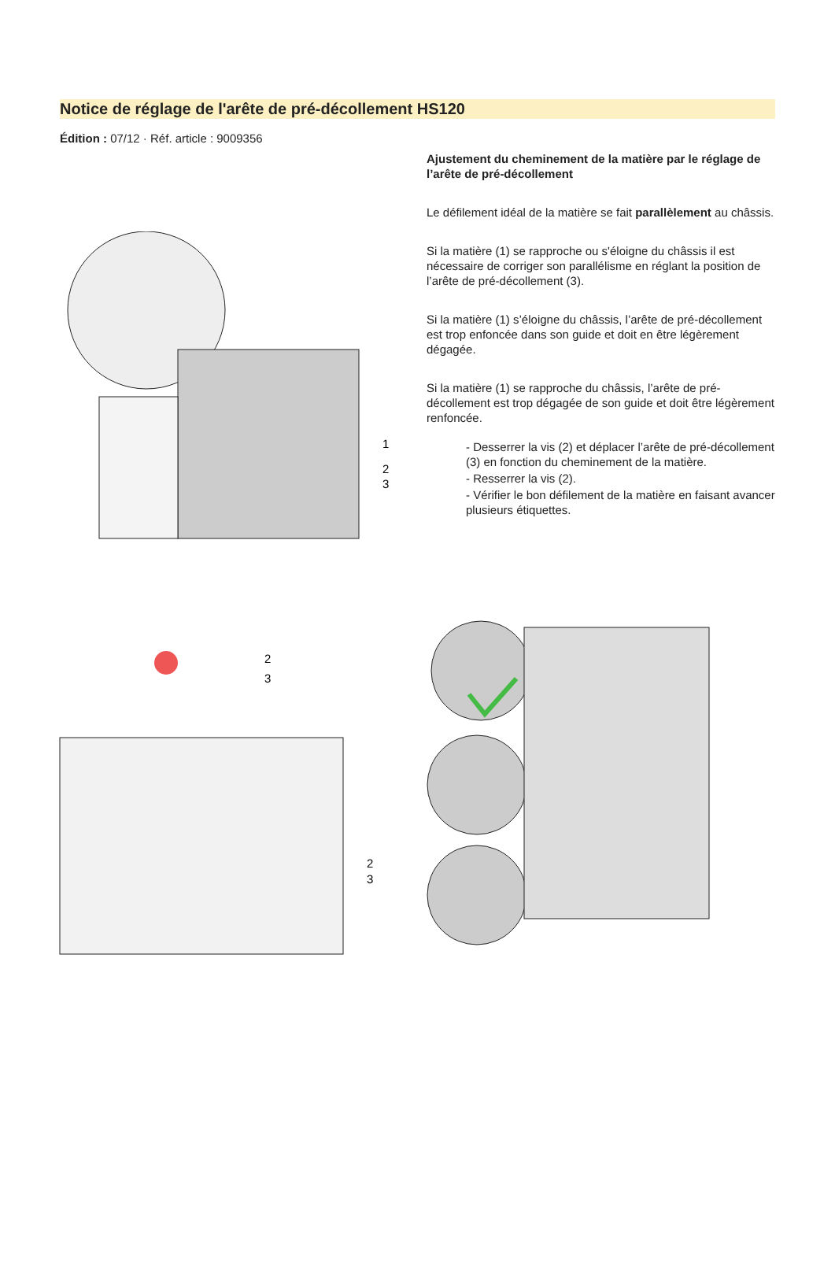Notice de réglage de l'arête de pré-décollement HS120
Édition : 07/12 · Réf. article : 9009356
1
2
3
Ajustement du cheminement de la matière par le réglage de l’arête de pré-décollement
Le défilement idéal de la matière se fait parallèlement au châssis.
Si la matière (1) se rapproche ou s'éloigne du châssis il est nécessaire de corriger son parallélisme en réglant la position de l’arête de pré-décollement (3).
Si la matière (1) s’éloigne du châssis, l’arête de pré-décollement est trop enfoncée dans son guide et doit en être légèrement dégagée.
Si la matière (1) se rapproche du châssis, l’arête de pré-décollement est trop dégagée de son guide et doit être légèrement renfoncée.
- Desserrer la vis (2) et déplacer l’arête de pré-décollement (3) en fonction du cheminement de la matière.
- Resserrer la vis (2).
- Vérifier le bon défilement de la matière en faisant avancer plusieurs étiquettes.
2
3
2
3